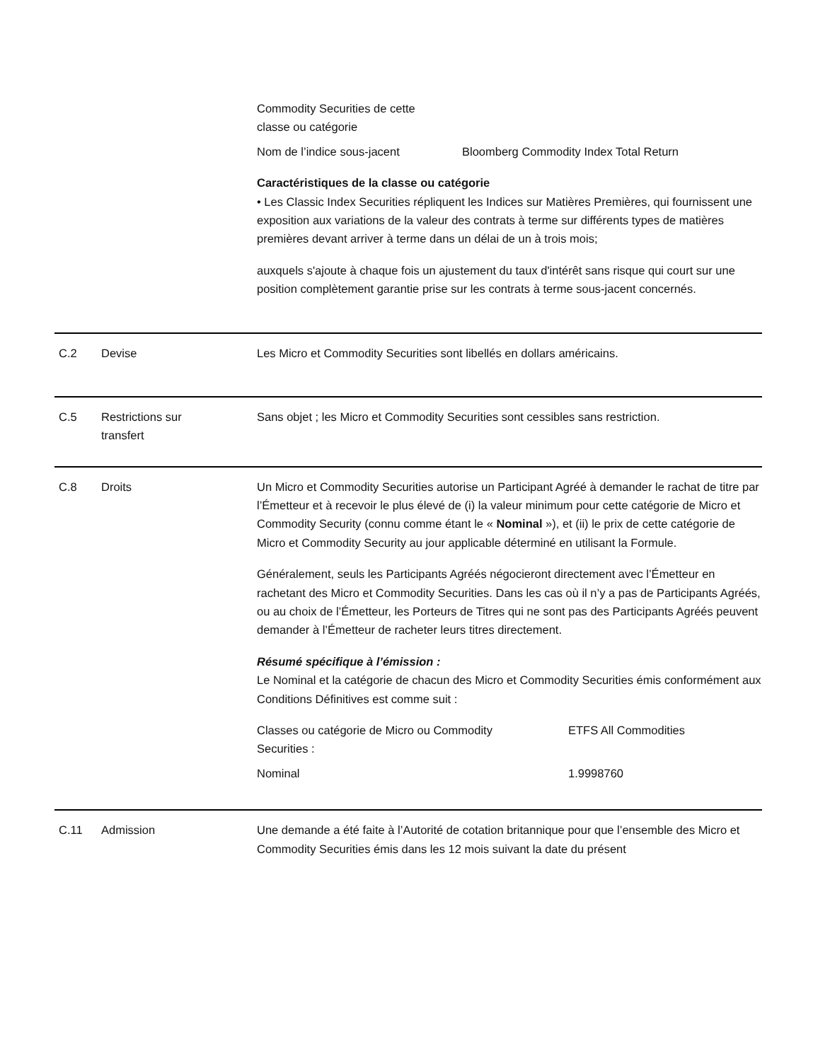| Commodity Securities de cette classe ou catégorie | |
| Nom de l’indice sous-jacent | Bloomberg Commodity Index Total Return |
Caractéristiques de la classe ou catégorie
• Les Classic Index Securities répliquent les Indices sur Matières Premières, qui fournissent une exposition aux variations de la valeur des contrats à terme sur différents types de matières premières devant arriver à terme dans un délai de un à trois mois;
auxquels s'ajoute à chaque fois un ajustement du taux d'intérêt sans risque qui court sur une position complètement garantie prise sur les contrats à terme sous-jacent concernés.
C.2 Devise Les Micro et Commodity Securities sont libellés en dollars américains.
C.5 Restrictions sur
transfert
Sans objet ; les Micro et Commodity Securities sont cessibles sans restriction.
C.8 Droits Un Micro et Commodity Securities autorise un Participant Agréé à demander le rachat de titre par l’Émetteur et à recevoir le plus élevé de (i) la valeur minimum pour cette catégorie de Micro et Commodity Security (connu comme étant le « Nominal »), et (ii) le prix de cette catégorie de Micro et Commodity Security au jour applicable déterminé en utilisant la Formule.
Généralement, seuls les Participants Agréés négocieront directement avec l’Émetteur en rachetant des Micro et Commodity Securities. Dans les cas où il n’y a pas de Participants Agréés, ou au choix de l’Émetteur, les Porteurs de Titres qui ne sont pas des Participants Agréés peuvent demander à l’Émetteur de racheter leurs titres directement.
Résumé spécifique à l’émission :
Le Nominal et la catégorie de chacun des Micro et Commodity Securities émis conformément aux Conditions Définitives est comme suit :
| Classes ou catégorie de Micro ou Commodity Securities : | ETFS All Commodities |
| Nominal | 1.9998760 |
C.11 Admission Une demande a été faite à l’Autorité de cotation britannique pour que l’ensemble des Micro et Commodity Securities émis dans les 12 mois suivant la date du présent